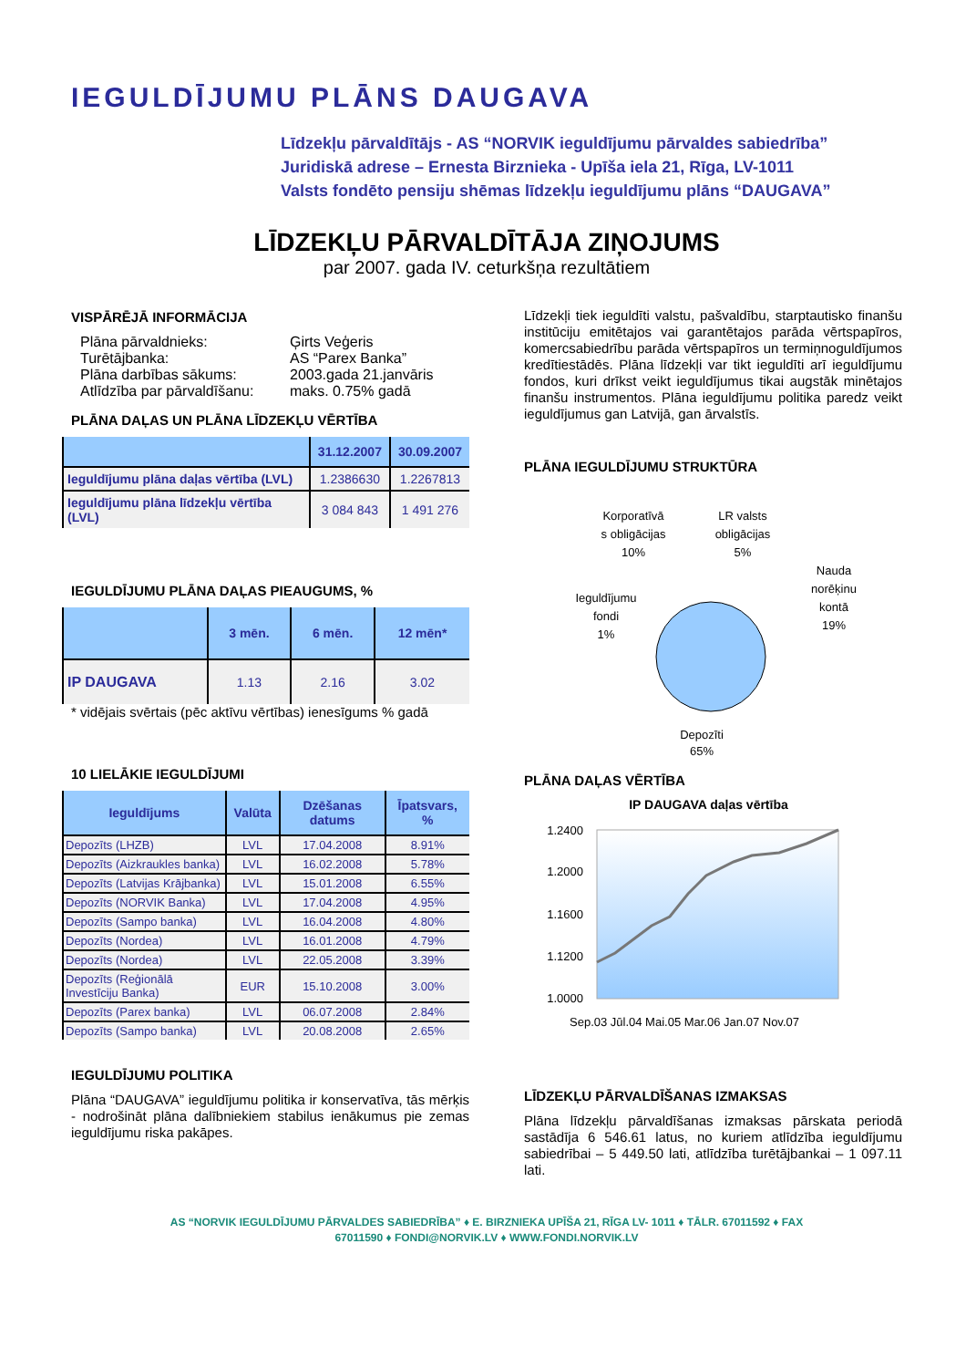IEGULDĪJUMU PLĀNS DAUGAVA
Līdzekļu pārvaldītājs - AS “NORVIK ieguldījumu pārvaldes sabiedrība”
Juridiskā adrese – Ernesta Birznieka - Upīša iela 21, Rīga, LV-1011
Valsts fondēto pensiju shēmas līdzekļu ieguldījumu plāns “DAUGAVA”
LĪDZEKĻU PĀRVALDĪTĀJA ZIŅOJUMS
par 2007. gada IV. ceturkšņa rezultātiem
VISPĀRĒJĀ INFORMĀCIJA
Plāna pārvaldnieks: Ģirts Veģeris Turētājbanka: AS “Parex Banka” Plāna darbības sākums: 2003.gada 21.janvāris Atlīdzība par pārvaldīšanu: maks. 0.75% gadā
PLĀNA DAĻAS UN PLĀNA LĪDZEKĻU VĒRTĪBA
| | 31.12.2007 | 30.09.2007 |
| --- | --- | --- |
| Ieguldījumu plāna daļas vērtība (LVL) | 1.2386630 | 1.2267813 |
| Ieguldījumu plāna līdzekļu vērtība (LVL) | 3 084 843 | 1 491 276 |
IEGULDĪJUMU PLĀNA DAĻAS PIEAUGUMS, %
| | 3 mēn. | 6 mēn. | 12 mēn* |
| --- | --- | --- | --- |
| IP DAUGAVA | 1.13 | 2.16 | 3.02 |
* vidējais svērtais (pēc aktīvu vērtības) ienesīgums % gadā
10 LIELĀKIE IEGULDĪJUMI
| Ieguldījums | Valūta | Dzēšanas datums | Īpatsvars, % |
| --- | --- | --- | --- |
| Depozīts (LHZB) | LVL | 17.04.2008 | 8.91% |
| Depozīts (Aizkraukles banka) | LVL | 16.02.2008 | 5.78% |
| Depozīts (Latvijas Krājbanka) | LVL | 15.01.2008 | 6.55% |
| Depozīts (NORVIK Banka) | LVL | 17.04.2008 | 4.95% |
| Depozīts (Sampo banka) | LVL | 16.04.2008 | 4.80% |
| Depozīts (Nordea) | LVL | 16.01.2008 | 4.79% |
| Depozīts (Nordea) | LVL | 22.05.2008 | 3.39% |
| Depozīts (Reģionālā Investīciju Banka) | EUR | 15.10.2008 | 3.00% |
| Depozīts (Parex banka) | LVL | 06.07.2008 | 2.84% |
| Depozīts (Sampo banka) | LVL | 20.08.2008 | 2.65% |
IEGULDĪJUMU POLITIKA
Plāna “DAUGAVA” ieguldījumu politika ir konservatīva, tās mērķis - nodrošināt plāna dalībniekiem stabilus ienākumus pie zemas ieguldījumu riska pakāpes.
Līdzekļi tiek ieguldīti valstu, pašvaldību, starptautisko finanšu institūciju emitētajos vai garantētajos parāda vērtspapīros, komercsabiedrību parāda vērtspapīros un termiņnoguldījumos kredītiestādēs. Plāna līdzekļi var tikt ieguldīti arī ieguldījumu fondos, kuri drīkst veikt ieguldījumus tikai augstāk minētajos finanšu instrumentos. Plāna ieguldījumu politika paredz veikt ieguldījumus gan Latvijā, gan ārvalstīs.
PLĀNA IEGULDĪJUMU STRUKTŪRA
Korporatīvā
s obligācijas
10%
LR valsts
obligācijas
5%
Nauda
norēķinu
kontā
19%
Ieguldījumu
fondi
1%
Depozīti
65%
PLĀNA DAĻAS VĒRTĪBA
IP DAUGAVA daļas vērtība
1.2400
1.2000
1.1600
1.1200
1.0000
Sep.03 Jūl.04 Mai.05 Mar.06 Jan.07 Nov.07
LĪDZEKĻU PĀRVALDĪŠANAS IZMAKSAS
Plāna līdzekļu pārvaldīšanas izmaksas pārskata periodā sastādīja 6 546.61 latus, no kuriem atlīdzība ieguldījumu sabiedrībai – 5 449.50 lati, atlīdzība turētājbankai – 1 097.11 lati.
AS “NORVIK IEGULDĪJUMU PĀRVALDES SABIEDRĪBA” ♦ E. BIRZNIEKA UPĪŠA 21, RĪGA LV- 1011 ♦ TĀLR. 67011592 ♦ FAX
67011590 ♦ FONDI@NORVIK.LV ♦ WWW.FONDI.NORVIK.LV